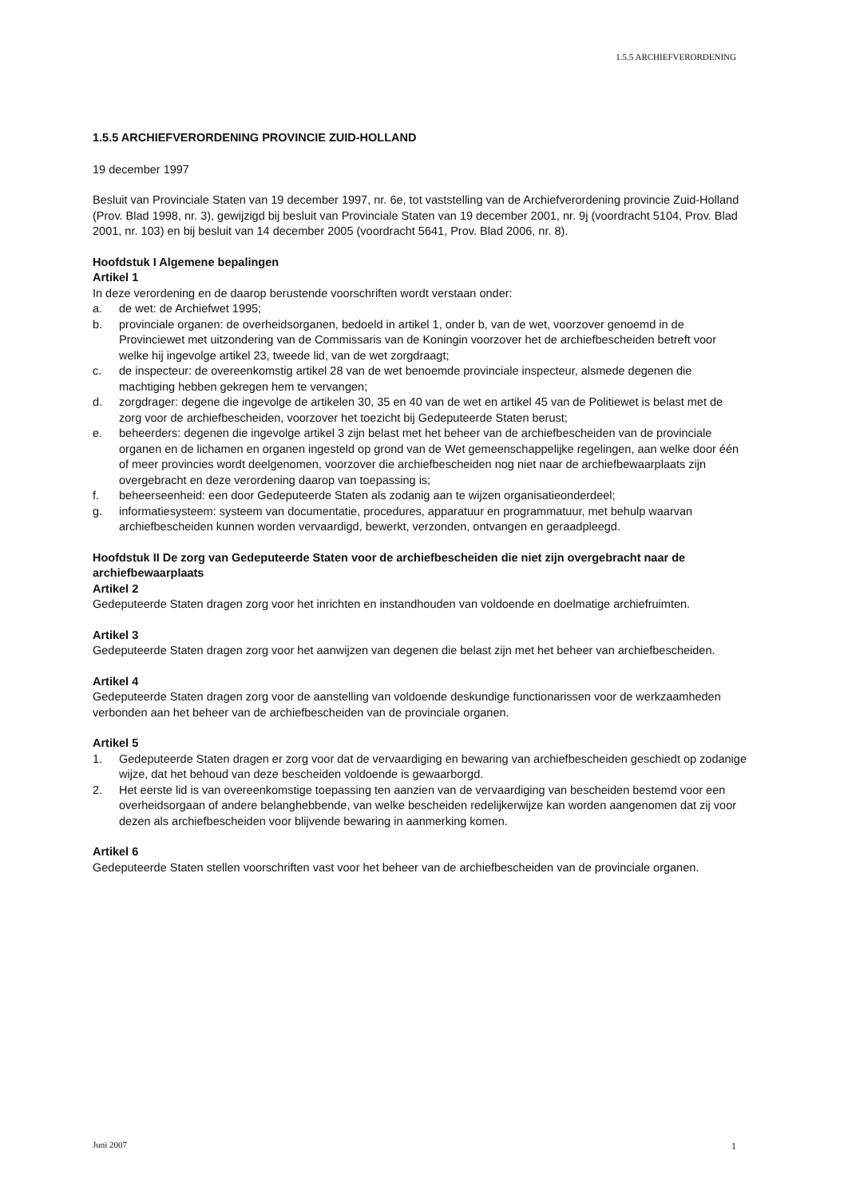1.5.5 ARCHIEFVERORDENING
1.5.5 ARCHIEFVERORDENING PROVINCIE ZUID-HOLLAND
19 december 1997
Besluit van Provinciale Staten van 19 december 1997, nr. 6e, tot vaststelling van de Archiefverordening provincie Zuid-Holland (Prov. Blad 1998, nr. 3), gewijzigd bij besluit van Provinciale Staten van 19 december 2001, nr. 9j (voordracht 5104, Prov. Blad 2001, nr. 103) en bij besluit van 14 december 2005 (voordracht 5641, Prov. Blad 2006, nr. 8).
Hoofdstuk I Algemene bepalingen
Artikel 1
In deze verordening en de daarop berustende voorschriften wordt verstaan onder:
a. de wet: de Archiefwet 1995;
b. provinciale organen: de overheidsorganen, bedoeld in artikel 1, onder b, van de wet, voorzover genoemd in de Provinciewet met uitzondering van de Commissaris van de Koningin voorzover het de archiefbescheiden betreft voor welke hij ingevolge artikel 23, tweede lid, van de wet zorgdraagt;
c. de inspecteur: de overeenkomstig artikel 28 van de wet benoemde provinciale inspecteur, alsmede degenen die machtiging hebben gekregen hem te vervangen;
d. zorgdrager: degene die ingevolge de artikelen 30, 35 en 40 van de wet en artikel 45 van de Politiewet is belast met de zorg voor de archiefbescheiden, voorzover het toezicht bij Gedeputeerde Staten berust;
e. beheerders: degenen die ingevolge artikel 3 zijn belast met het beheer van de archiefbescheiden van de provinciale organen en de lichamen en organen ingesteld op grond van de Wet gemeenschappelijke regelingen, aan welke door één of meer provincies wordt deelgenomen, voorzover die archiefbescheiden nog niet naar de archiefbewaarplaats zijn overgebracht en deze verordening daarop van toepassing is;
f. beheerseenheid: een door Gedeputeerde Staten als zodanig aan te wijzen organisatieonderdeel;
g. informatiesysteem: systeem van documentatie, procedures, apparatuur en programmatuur, met behulp waarvan archiefbescheiden kunnen worden vervaardigd, bewerkt, verzonden, ontvangen en geraadpleegd.
Hoofdstuk II De zorg van Gedeputeerde Staten voor de archiefbescheiden die niet zijn overgebracht naar de archiefbewaarplaats
Artikel 2
Gedeputeerde Staten dragen zorg voor het inrichten en instandhouden van voldoende en doelmatige archiefruimten.
Artikel 3
Gedeputeerde Staten dragen zorg voor het aanwijzen van degenen die belast zijn met het beheer van archiefbescheiden.
Artikel 4
Gedeputeerde Staten dragen zorg voor de aanstelling van voldoende deskundige functionarissen voor de werkzaamheden verbonden aan het beheer van de archiefbescheiden van de provinciale organen.
Artikel 5
1. Gedeputeerde Staten dragen er zorg voor dat de vervaardiging en bewaring van archiefbescheiden geschiedt op zodanige wijze, dat het behoud van deze bescheiden voldoende is gewaarborgd.
2. Het eerste lid is van overeenkomstige toepassing ten aanzien van de vervaardiging van bescheiden bestemd voor een overheidsorgaan of andere belanghebbende, van welke bescheiden redelijkerwijze kan worden aangenomen dat zij voor dezen als archiefbescheiden voor blijvende bewaring in aanmerking komen.
Artikel 6
Gedeputeerde Staten stellen voorschriften vast voor het beheer van de archiefbescheiden van de provinciale organen.
Juni 2007 1